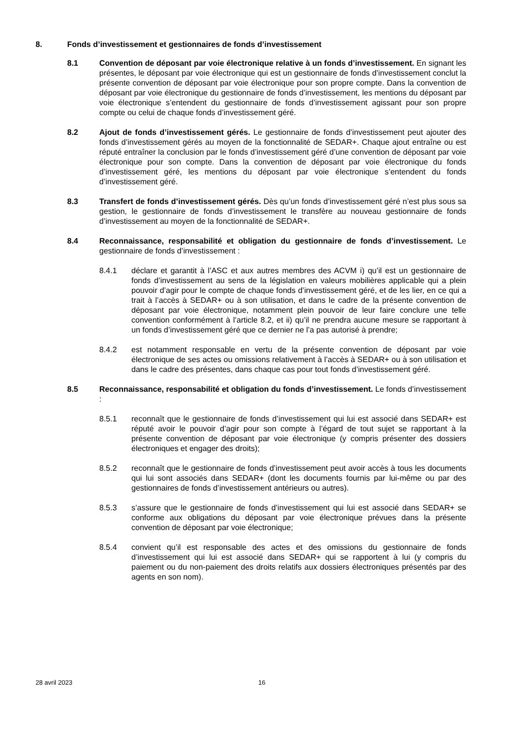8. Fonds d’investissement et gestionnaires de fonds d’investissement
8.1 Convention de déposant par voie électronique relative à un fonds d’investissement. En signant les présentes, le déposant par voie électronique qui est un gestionnaire de fonds d’investissement conclut la présente convention de déposant par voie électronique pour son propre compte. Dans la convention de déposant par voie électronique du gestionnaire de fonds d’investissement, les mentions du déposant par voie électronique s’entendent du gestionnaire de fonds d’investissement agissant pour son propre compte ou celui de chaque fonds d’investissement géré.
8.2 Ajout de fonds d’investissement gérés. Le gestionnaire de fonds d’investissement peut ajouter des fonds d’investissement gérés au moyen de la fonctionnalité de SEDAR+. Chaque ajout entraîne ou est réputé entraîner la conclusion par le fonds d’investissement géré d’une convention de déposant par voie électronique pour son compte. Dans la convention de déposant par voie électronique du fonds d’investissement géré, les mentions du déposant par voie électronique s’entendent du fonds d’investissement géré.
8.3 Transfert de fonds d’investissement gérés. Dès qu’un fonds d’investissement géré n’est plus sous sa gestion, le gestionnaire de fonds d’investissement le transfère au nouveau gestionnaire de fonds d’investissement au moyen de la fonctionnalité de SEDAR+.
8.4 Reconnaissance, responsabilité et obligation du gestionnaire de fonds d’investissement. Le gestionnaire de fonds d’investissement :
8.4.1 déclare et garantit à l’ASC et aux autres membres des ACVM i) qu’il est un gestionnaire de fonds d’investissement au sens de la législation en valeurs mobilières applicable qui a plein pouvoir d’agir pour le compte de chaque fonds d’investissement géré, et de les lier, en ce qui a trait à l’accès à SEDAR+ ou à son utilisation, et dans le cadre de la présente convention de déposant par voie électronique, notamment plein pouvoir de leur faire conclure une telle convention conformément à l’article 8.2, et ii) qu’il ne prendra aucune mesure se rapportant à un fonds d’investissement géré que ce dernier ne l’a pas autorisé à prendre;
8.4.2 est notamment responsable en vertu de la présente convention de déposant par voie électronique de ses actes ou omissions relativement à l’accès à SEDAR+ ou à son utilisation et dans le cadre des présentes, dans chaque cas pour tout fonds d’investissement géré.
8.5 Reconnaissance, responsabilité et obligation du fonds d’investissement. Le fonds d’investissement :
8.5.1 reconnaît que le gestionnaire de fonds d’investissement qui lui est associé dans SEDAR+ est réputé avoir le pouvoir d’agir pour son compte à l’égard de tout sujet se rapportant à la présente convention de déposant par voie électronique (y compris présenter des dossiers électroniques et engager des droits);
8.5.2 reconnaît que le gestionnaire de fonds d’investissement peut avoir accès à tous les documents qui lui sont associés dans SEDAR+ (dont les documents fournis par lui-même ou par des gestionnaires de fonds d’investissement antérieurs ou autres).
8.5.3 s’assure que le gestionnaire de fonds d’investissement qui lui est associé dans SEDAR+ se conforme aux obligations du déposant par voie électronique prévues dans la présente convention de déposant par voie électronique;
8.5.4 convient qu’il est responsable des actes et des omissions du gestionnaire de fonds d’investissement qui lui est associé dans SEDAR+ qui se rapportent à lui (y compris du paiement ou du non-paiement des droits relatifs aux dossiers électroniques présentés par des agents en son nom).
28 avril 2023 16